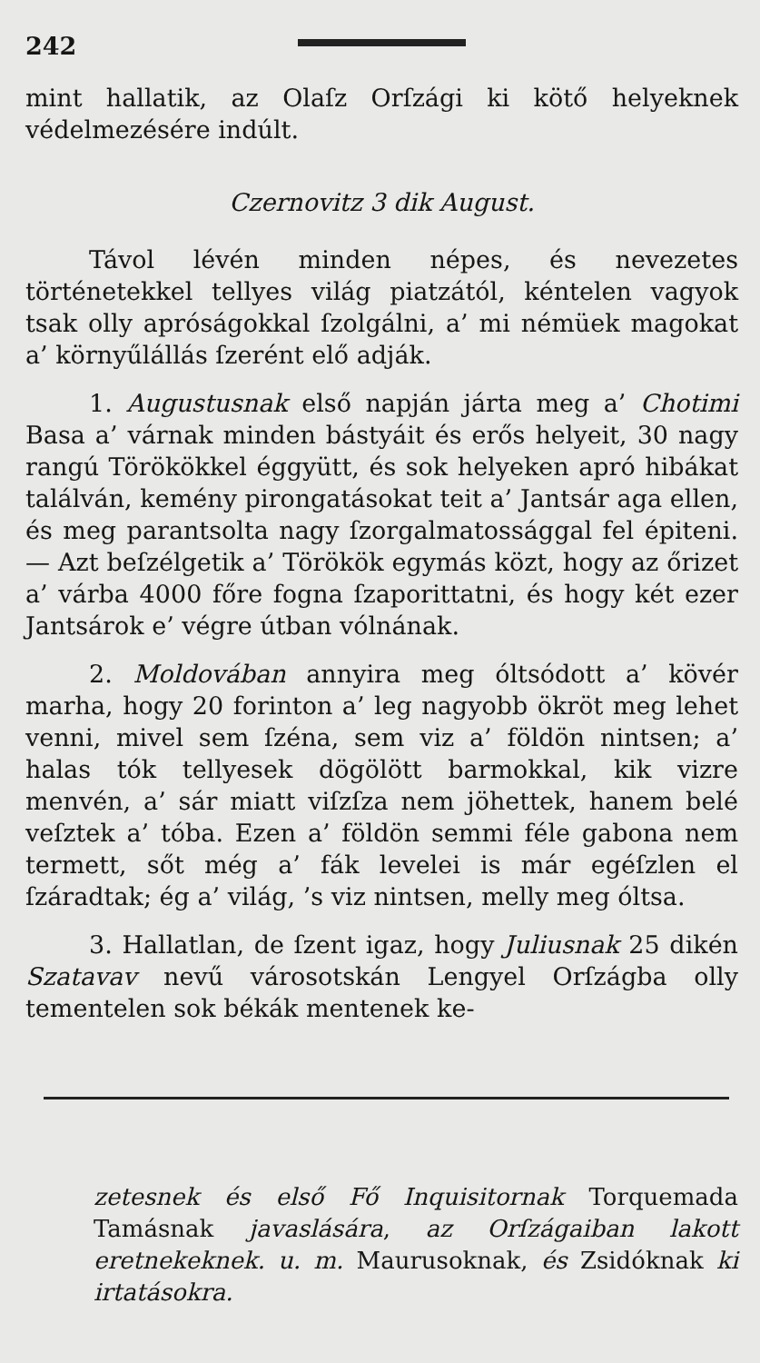242
mint hallatik, az Olaſz Orſzági ki kötő helyeknek védelmezésére indúlt.
Czernovitz 3 dik August.
Távol lévén minden népes, és nevezetes történetekkel tellyes világ piatzától, kéntelen vagyok tsak olly apróságokkal ſzolgálni, a’ mi némüek magokat a’ környűlállás ſzerént elő adják.
1. Augustusnak első napján járta meg a’ Chotimi Basa a’ várnak minden bástyáit és erős helyeit, 30 nagy rangú Törökökkel éggyütt, és sok helyeken apró hibákat találván, kemény pirongatásokat teit a’ Jantsár aga ellen, és meg parantsolta nagy ſzorgalmatossággal fel épiteni. — Azt beſzélgetik a’ Törökök egymás közt, hogy az őrizet a’ várba 4000 főre fogna ſzaporittatni, és hogy két ezer Jantsárok e’ végre útban vólnának.
2. Moldovában annyira meg óltsódott a’ kövér marha, hogy 20 forinton a’ leg nagyobb ökröt meg lehet venni, mivel sem ſzéna, sem viz a’ földön nintsen; a’ halas tók tellyesek dögölött barmokkal, kik vizre menvén, a’ sár miatt viſzſza nem jöhettek, hanem belé veſztek a’ tóba. Ezen a’ földön semmi féle gabona nem termett, sőt még a’ fák levelei is már egéſzlen el ſzáradtak; ég a’ világ, ’s viz nintsen, melly meg óltsa.
3. Hallatlan, de ſzent igaz, hogy Juliusnak 25 dikén Szatavav nevű városotskán Lengyel Orſzágba olly tementelen sok békák mentenek ke-
zetesnek és első Fő Inquisitornak Torquemada Tamásnak javaslására, az Orſzágaiban lakott eretnekeknek. u. m. Maurusoknak, és Zsidóknak ki irtatásokra.